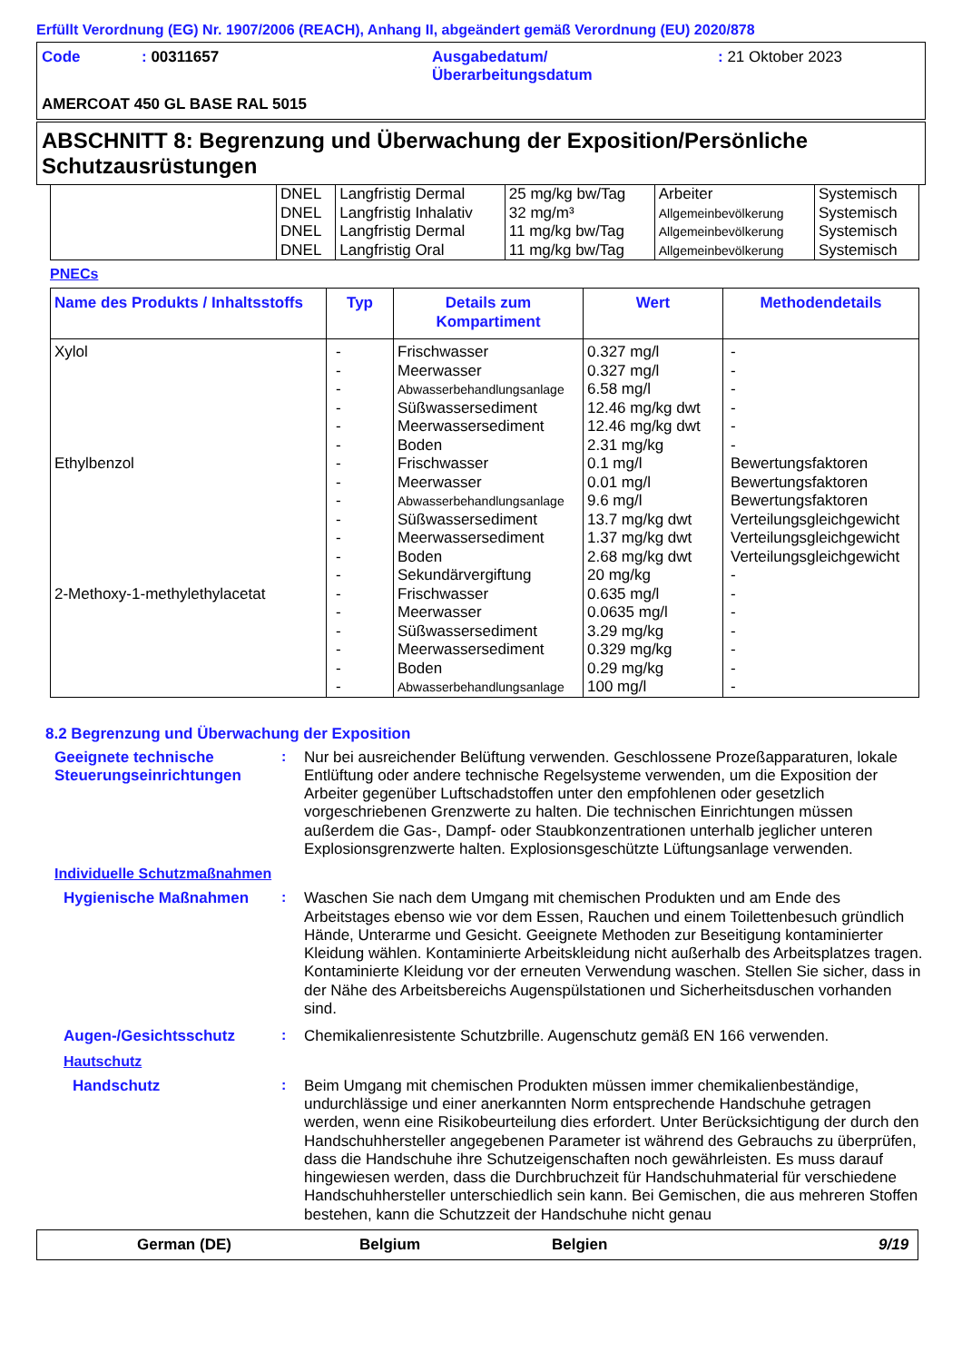Erfüllt Verordnung (EG) Nr. 1907/2006 (REACH), Anhang II, abgeändert gemäß Verordnung (EU) 2020/878
| Code | : 00311657 | Ausgabedatum/ Überarbeitungsdatum | : 21 Oktober 2023 |
AMERCOAT 450 GL BASE RAL 5015
ABSCHNITT 8: Begrenzung und Überwachung der Exposition/Persönliche Schutzausrüstungen
| | DNEL DNEL DNEL DNEL | Langfristig Dermal Langfristig Inhalativ Langfristig Dermal Langfristig Oral | 25 mg/kg bw/Tag 32 mg/m³ 11 mg/kg bw/Tag 11 mg/kg bw/Tag | Arbeiter Allgemeinbevölkerung Allgemeinbevölkerung Allgemeinbevölkerung | Systemisch Systemisch Systemisch Systemisch |
PNECs
| Name des Produkts / Inhaltsstoffs | Typ | Details zum Kompartiment | Wert | Methodendetails |
| --- | --- | --- | --- | --- |
| Xylol Ethylbenzol 2-Methoxy-1-methylethylacetat | - - - - - - - - - - - - - - - - - - - | Frischwasser Meerwasser Abwasserbehandlungsanlage Süßwassersediment Meerwassersediment Boden Frischwasser Meerwasser Abwasserbehandlungsanlage Süßwassersediment Meerwassersediment Boden Sekundärvergiftung Frischwasser Meerwasser Süßwassersediment Meerwassersediment Boden Abwasserbehandlungsanlage | 0.327 mg/l 0.327 mg/l 6.58 mg/l 12.46 mg/kg dwt 12.46 mg/kg dwt 2.31 mg/kg 0.1 mg/l 0.01 mg/l 9.6 mg/l 13.7 mg/kg dwt 1.37 mg/kg dwt 2.68 mg/kg dwt 20 mg/kg 0.635 mg/l 0.0635 mg/l 3.29 mg/kg 0.329 mg/kg 0.29 mg/kg 100 mg/l | - - - - - - Bewertungsfaktoren Bewertungsfaktoren Bewertungsfaktoren Verteilungsgleichgewicht Verteilungsgleichgewicht Verteilungsgleichgewicht - - - - - - - |
8.2 Begrenzung und Überwachung der Exposition
Geeignete technische Steuerungseinrichtungen
:
Nur bei ausreichender Belüftung verwenden. Geschlossene Prozeßapparaturen, lokale Entlüftung oder andere technische Regelsysteme verwenden, um die Exposition der Arbeiter gegenüber Luftschadstoffen unter den empfohlenen oder gesetzlich vorgeschriebenen Grenzwerte zu halten. Die technischen Einrichtungen müssen außerdem die Gas-, Dampf- oder Staubkonzentrationen unterhalb jeglicher unteren Explosionsgrenzwerte halten. Explosionsgeschützte Lüftungsanlage verwenden.
Individuelle Schutzmaßnahmen
Hygienische Maßnahmen :
Waschen Sie nach dem Umgang mit chemischen Produkten und am Ende des Arbeitstages ebenso wie vor dem Essen, Rauchen und einem Toilettenbesuch gründlich Hände, Unterarme und Gesicht. Geeignete Methoden zur Beseitigung kontaminierter Kleidung wählen. Kontaminierte Arbeitskleidung nicht außerhalb des Arbeitsplatzes tragen. Kontaminierte Kleidung vor der erneuten Verwendung waschen. Stellen Sie sicher, dass in der Nähe des Arbeitsbereichs Augenspülstationen und Sicherheitsduschen vorhanden sind.
Augen-/Gesichtsschutz :
Chemikalienresistente Schutzbrille. Augenschutz gemäß EN 166 verwenden.
Hautschutz
Handschutz :
Beim Umgang mit chemischen Produkten müssen immer chemikalienbeständige, undurchlässige und einer anerkannten Norm entsprechende Handschuhe getragen werden, wenn eine Risikobeurteilung dies erfordert. Unter Berücksichtigung der durch den Handschuhhersteller angegebenen Parameter ist während des Gebrauchs zu überprüfen, dass die Handschuhe ihre Schutzeigenschaften noch gewährleisten. Es muss darauf hingewiesen werden, dass die Durchbruchzeit für Handschuhmaterial für verschiedene Handschuhhersteller unterschiedlich sein kann. Bei Gemischen, die aus mehreren Stoffen bestehen, kann die Schutzzeit der Handschuhe nicht genau
German (DE) Belgium Belgien 9/19